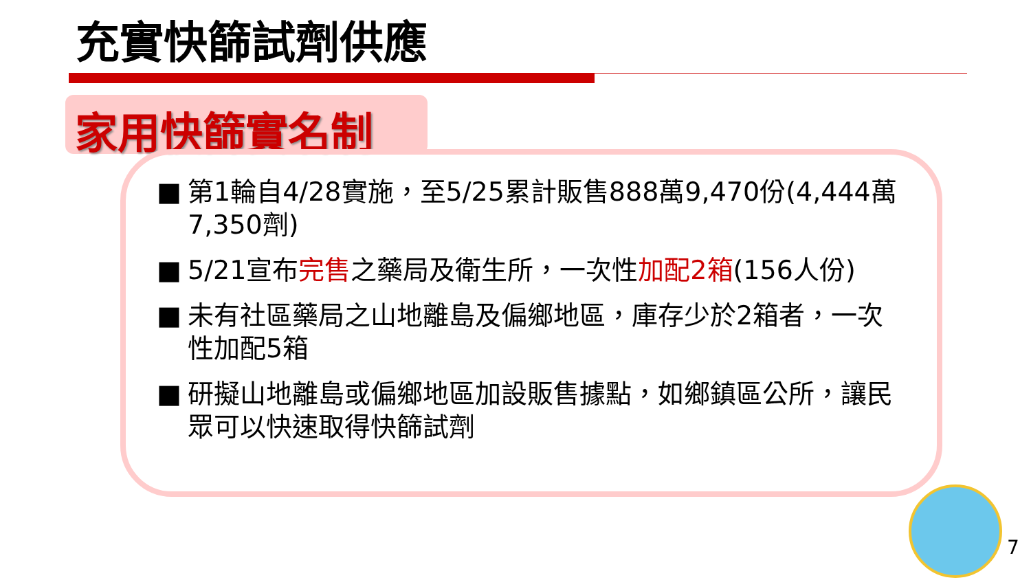充實快篩試劑供應
家用快篩實名制
■ 第1輪自4/28實施，至5/25累計販售888萬9,470份(4,444萬7,350劑)
■ 5/21宣布完售之藥局及衛生所，一次性加配2箱(156人份)
■ 未有社區藥局之山地離島及偏鄉地區，庫存少於2箱者，一次性加配5箱
■ 研擬山地離島或偏鄉地區加設販售據點，如鄉鎮區公所，讓民眾可以快速取得快篩試劑
7